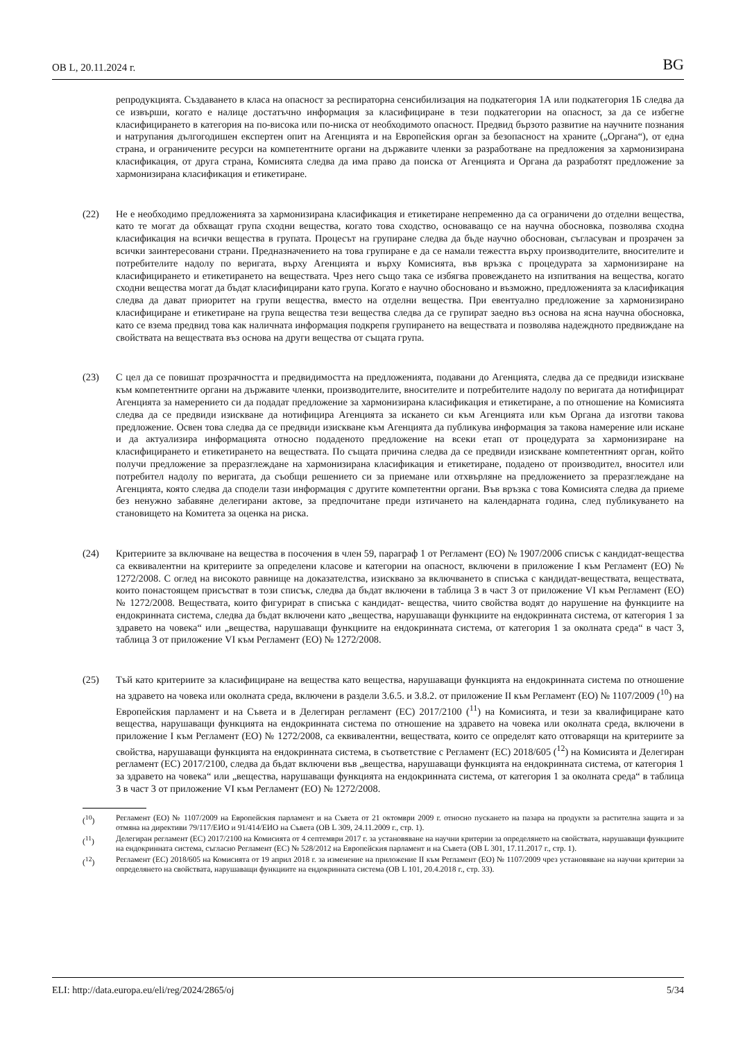OB L, 20.11.2024 г. BG
репродукцията. Създаването в класа на опасност за респираторна сенсибилизация на подкатегория 1А или подкатегория 1Б следва да се извърши, когато е налице достатъчно информация за класифициране в тези подкатегории на опасност, за да се избегне класифицирането в категория на по-висока или по-ниска от необходимото опасност. Предвид бързото развитие на научните познания и натрупания дългогодишен експертен опит на Агенцията и на Европейския орган за безопасност на храните („Органа“), от една страна, и ограничените ресурси на компетентните органи на държавите членки за разработване на предложения за хармонизирана класификация, от друга страна, Комисията следва да има право да поиска от Агенцията и Органа да разработят предложение за хармонизирана класификация и етикетиране.
(22) Не е необходимо предложенията за хармонизирана класификация и етикетиране непременно да са ограничени до отделни вещества, като те могат да обхващат група сходни вещества, когато това сходство, основаващо се на научна обосновка, позволява сходна класификация на всички вещества в групата. Процесът на групиране следва да бъде научно обоснован, съгласуван и прозрачен за всички заинтересовани страни. Предназначението на това групиране е да се намали тежестта върху производителите, вносителите и потребителите надолу по веригата, върху Агенцията и върху Комисията, във връзка с процедурата за хармонизиране на класифицирането и етикетирането на веществата. Чрез него също така се избягва провеждането на изпитвания на вещества, когато сходни вещества могат да бъдат класифицирани като група. Когато е научно обосновано и възможно, предложенията за класификация следва да дават приоритет на групи вещества, вместо на отделни вещества. При евентуално предложение за хармонизирано класифициране и етикетиране на група вещества тези вещества следва да се групират заедно въз основа на ясна научна обосновка, като се взема предвид това как наличната информация подкрепя групирането на веществата и позволява надеждното предвиждане на свойствата на веществата въз основа на други вещества от същата група.
(23) С цел да се повишат прозрачността и предвидимостта на предложенията, подавани до Агенцията, следва да се предвиди изискване към компетентните органи на държавите членки, производителите, вносителите и потребителите надолу по веригата да нотифицират Агенцията за намерението си да подадат предложение за хармонизирана класификация и етикетиране, а по отношение на Комисията следва да се предвиди изискване да нотифицира Агенцията за искането си към Агенцията или към Органа да изготви такова предложение. Освен това следва да се предвиди изискване към Агенцията да публикува информация за такова намерение или искане и да актуализира информацията относно подаденото предложение на всеки етап от процедурата за хармонизиране на класифицирането и етикетирането на веществата. По същата причина следва да се предвиди изискване компетентният орган, който получи предложение за преразглеждане на хармонизирана класификация и етикетиране, подадено от производител, вносител или потребител надолу по веригата, да съобщи решението си за приемане или отхвърляне на предложението за преразглеждане на Агенцията, която следва да сподели тази информация с другите компетентни органи. Във връзка с това Комисията следва да приеме без ненужно забавяне делегирани актове, за предпочитане преди изтичането на календарната година, след публикуването на становището на Комитета за оценка на риска.
(24) Критериите за включване на вещества в посочения в член 59, параграф 1 от Регламент (ЕО) № 1907/2006 списък с кандидат-вещества са еквивалентни на критериите за определени класове и категории на опасност, включени в приложение I към Регламент (ЕО) № 1272/2008. С оглед на високото равнище на доказателства, изисквано за включването в списъка с кандидат-веществата, веществата, които понастоящем присъстват в този списък, следва да бъдат включени в таблица 3 в част 3 от приложение VI към Регламент (ЕО) № 1272/2008. Веществата, които фигурират в списъка с кандидат- вещества, чиито свойства водят до нарушение на функциите на ендокринната система, следва да бъдат включени като „вещества, нарушаващи функциите на ендокринната система, от категория 1 за здравето на човека“ или „вещества, нарушаващи функциите на ендокринната система, от категория 1 за околната среда“ в част 3, таблица 3 от приложение VI към Регламент (ЕО) № 1272/2008.
(25) Тъй като критериите за класифициране на вещества като вещества, нарушаващи функцията на ендокринната система по отношение на здравето на човека или околната среда, включени в раздели 3.6.5. и 3.8.2. от приложение II към Регламент (ЕО) № 1107/2009 (<sup>10</sup>) на Европейския парламент и на Съвета и в Делегиран регламент (ЕС) 2017/2100 (<sup>11</sup>) на Комисията, и тези за квалифициране като вещества, нарушаващи функцията на ендокринната система по отношение на здравето на човека или околната среда, включени в приложение I към Регламент (ЕО) № 1272/2008, са еквивалентни, веществата, които се определят като отговарящи на критериите за свойства, нарушаващи функцията на ендокринната система, в съответствие с Регламент (ЕС) 2018/605 (<sup>12</sup>) на Комисията и Делегиран регламент (ЕС) 2017/2100, следва да бъдат включени във „вещества, нарушаващи функцията на ендокринната система, от категория 1 за здравето на човека“ или „вещества, нарушаващи функцията на ендокринната система, от категория 1 за околната среда“ в таблица 3 в част 3 от приложение VI към Регламент (ЕО) № 1272/2008.
(<sup>10</sup>) Регламент (ЕО) № 1107/2009 на Европейския парламент и на Съвета от 21 октомври 2009 г. относно пускането на пазара на продукти за растителна защита и за отмяна на директиви 79/117/ЕИО и 91/414/ЕИО на Съвета (ОВ L 309, 24.11.2009 г., стр. 1).
(<sup>11</sup>) Делегиран регламент (ЕС) 2017/2100 на Комисията от 4 септември 2017 г. за установяване на научни критерии за определянето на свойствата, нарушаващи функциите на ендокринната система, съгласно Регламент (ЕС) № 528/2012 на Европейския парламент и на Съвета (ОВ L 301, 17.11.2017 г., стр. 1).
(<sup>12</sup>) Регламент (ЕС) 2018/605 на Комисията от 19 април 2018 г. за изменение на приложение II към Регламент (ЕО) № 1107/2009 чрез установяване на научни критерии за определянето на свойствата, нарушаващи функциите на ендокринната система (ОВ L 101, 20.4.2018 г., стр. 33).
ELI: http://data.europa.eu/eli/reg/2024/2865/oj 5/34